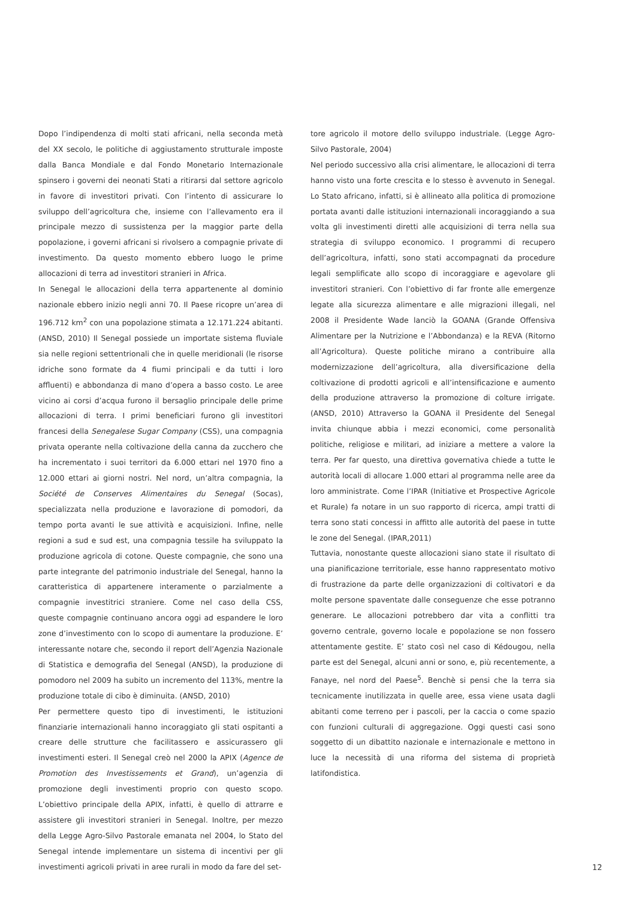Dopo l’indipendenza di molti stati africani, nella seconda metà del XX secolo, le politiche di aggiustamento strutturale imposte dalla Banca Mondiale e dal Fondo Monetario Internazionale spinsero i governi dei neonati Stati a ritirarsi dal settore agricolo in favore di investitori privati. Con l’intento di assicurare lo sviluppo dell’agricoltura che, insieme con l’allevamento era il principale mezzo di sussistenza per la maggior parte della popolazione, i governi africani si rivolsero a compagnie private di investimento. Da questo momento ebbero luogo le prime allocazioni di terra ad investitori stranieri in Africa.
In Senegal le allocazioni della terra appartenente al dominio nazionale ebbero inizio negli anni 70. Il Paese ricopre un’area di 196.712 km<sup>2</sup> con una popolazione stimata a 12.171.224 abitanti. (ANSD, 2010) Il Senegal possiede un importate sistema fluviale sia nelle regioni settentrionali che in quelle meridionali (le risorse idriche sono formate da 4 fiumi principali e da tutti i loro affluenti) e abbondanza di mano d’opera a basso costo. Le aree vicino ai corsi d’acqua furono il bersaglio principale delle prime allocazioni di terra. I primi beneficiari furono gli investitori francesi della Senegalese Sugar Company (CSS), una compagnia privata operante nella coltivazione della canna da zucchero che ha incrementato i suoi territori da 6.000 ettari nel 1970 fino a 12.000 ettari ai giorni nostri. Nel nord, un’altra compagnia, la Société de Conserves Alimentaires du Senegal (Socas), specializzata nella produzione e lavorazione di pomodori, da tempo porta avanti le sue attività e acquisizioni. Infine, nelle regioni a sud e sud est, una compagnia tessile ha sviluppato la produzione agricola di cotone. Queste compagnie, che sono una parte integrante del patrimonio industriale del Senegal, hanno la caratteristica di appartenere interamente o parzialmente a compagnie investitrici straniere. Come nel caso della CSS, queste compagnie continuano ancora oggi ad espandere le loro zone d’investimento con lo scopo di aumentare la produzione. E’ interessante notare che, secondo il report dell’Agenzia Nazionale di Statistica e demografia del Senegal (ANSD), la produzione di pomodoro nel 2009 ha subito un incremento del 113%, mentre la produzione totale di cibo è diminuita. (ANSD, 2010)
Per permettere questo tipo di investimenti, le istituzioni finanziarie internazionali hanno incoraggiato gli stati ospitanti a creare delle strutture che facilitassero e assicurassero gli investimenti esteri. Il Senegal creò nel 2000 la APIX (Agence de Promotion des Investissements et Grand), un’agenzia di promozione degli investimenti proprio con questo scopo. L’obiettivo principale della APIX, infatti, è quello di attrarre e assistere gli investitori stranieri in Senegal. Inoltre, per mezzo della Legge Agro-Silvo Pastorale emanata nel 2004, lo Stato del Senegal intende implementare un sistema di incentivi per gli investimenti agricoli privati in aree rurali in modo da fare del set-
tore agricolo il motore dello sviluppo industriale. (Legge Agro-Silvo Pastorale, 2004)
Nel periodo successivo alla crisi alimentare, le allocazioni di terra hanno visto una forte crescita e lo stesso è avvenuto in Senegal. Lo Stato africano, infatti, si è allineato alla politica di promozione portata avanti dalle istituzioni internazionali incoraggiando a sua volta gli investimenti diretti alle acquisizioni di terra nella sua strategia di sviluppo economico. I programmi di recupero dell’agricoltura, infatti, sono stati accompagnati da procedure legali semplificate allo scopo di incoraggiare e agevolare gli investitori stranieri. Con l’obiettivo di far fronte alle emergenze legate alla sicurezza alimentare e alle migrazioni illegali, nel 2008 il Presidente Wade lanciò la GOANA (Grande Offensiva Alimentare per la Nutrizione e l’Abbondanza) e la REVA (Ritorno all’Agricoltura). Queste politiche mirano a contribuire alla modernizzazione dell’agricoltura, alla diversificazione della coltivazione di prodotti agricoli e all’intensificazione e aumento della produzione attraverso la promozione di colture irrigate. (ANSD, 2010) Attraverso la GOANA il Presidente del Senegal invita chiunque abbia i mezzi economici, come personalità politiche, religiose e militari, ad iniziare a mettere a valore la terra. Per far questo, una direttiva governativa chiede a tutte le autorità locali di allocare 1.000 ettari al programma nelle aree da loro amministrate. Come l’IPAR (Initiative et Prospective Agricole et Rurale) fa notare in un suo rapporto di ricerca, ampi tratti di terra sono stati concessi in affitto alle autorità del paese in tutte le zone del Senegal. (IPAR,2011)
Tuttavia, nonostante queste allocazioni siano state il risultato di una pianificazione territoriale, esse hanno rappresentato motivo di frustrazione da parte delle organizzazioni di coltivatori e da molte persone spaventate dalle conseguenze che esse potranno generare. Le allocazioni potrebbero dar vita a conflitti tra governo centrale, governo locale e popolazione se non fossero attentamente gestite. E’ stato così nel caso di Kédougou, nella parte est del Senegal, alcuni anni or sono, e, più recentemente, a Fanaye, nel nord del Paese<sup>5</sup>. Benchè si pensi che la terra sia tecnicamente inutilizzata in quelle aree, essa viene usata dagli abitanti come terreno per i pascoli, per la caccia o come spazio con funzioni culturali di aggregazione. Oggi questi casi sono soggetto di un dibattito nazionale e internazionale e mettono in luce la necessità di una riforma del sistema di proprietà latifondistica.
12